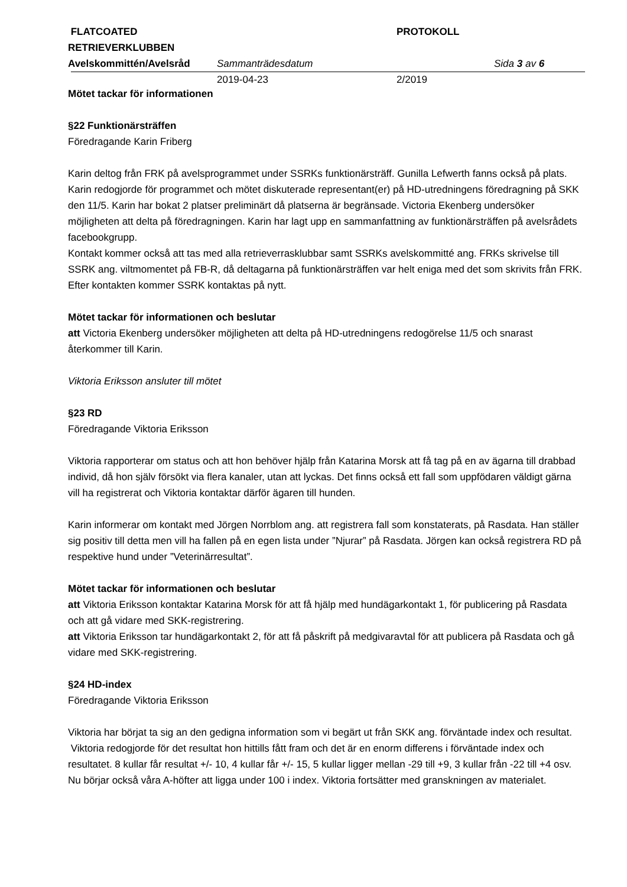FLATCOATED RETRIEVERKLUBBEN
PROTOKOLL
Avelskommittén/Avelsråd Sammanträdesdatum Sida 3 av 6
2019-04-23 2/2019
Mötet tackar för informationen
§22 Funktionärsträffen
Föredragande Karin Friberg
Karin deltog från FRK på avelsprogrammet under SSRKs funktionärsträff. Gunilla Lefwerth fanns också på plats. Karin redogjorde för programmet och mötet diskuterade representant(er) på HD-utredningens föredragning på SKK den 11/5. Karin har bokat 2 platser preliminärt då platserna är begränsade. Victoria Ekenberg undersöker möjligheten att delta på föredragningen. Karin har lagt upp en sammanfattning av funktionärsträffen på avelsrådets facebookgrupp.
Kontakt kommer också att tas med alla retrieverrasklubbar samt SSRKs avelskommitté ang. FRKs skrivelse till SSRK ang. viltmomentet på FB-R, då deltagarna på funktionärsträffen var helt eniga med det som skrivits från FRK. Efter kontakten kommer SSRK kontaktas på nytt.
Mötet tackar för informationen och beslutar
att Victoria Ekenberg undersöker möjligheten att delta på HD-utredningens redogörelse 11/5 och snarast återkommer till Karin.
Viktoria Eriksson ansluter till mötet
§23 RD
Föredragande Viktoria Eriksson
Viktoria rapporterar om status och att hon behöver hjälp från Katarina Morsk att få tag på en av ägarna till drabbad individ, då hon själv försökt via flera kanaler, utan att lyckas. Det finns också ett fall som uppfödaren väldigt gärna vill ha registrerat och Viktoria kontaktar därför ägaren till hunden.
Karin informerar om kontakt med Jörgen Norrblom ang. att registrera fall som konstaterats, på Rasdata. Han ställer sig positiv till detta men vill ha fallen på en egen lista under ”Njurar” på Rasdata. Jörgen kan också registrera RD på respektive hund under ”Veterinärresultat”.
Mötet tackar för informationen och beslutar
att Viktoria Eriksson kontaktar Katarina Morsk för att få hjälp med hundägarkontakt 1, för publicering på Rasdata och att gå vidare med SKK-registrering.
att Viktoria Eriksson tar hundägarkontakt 2, för att få påskrift på medgivaravtal för att publicera på Rasdata och gå vidare med SKK-registrering.
§24 HD-index
Föredragande Viktoria Eriksson
Viktoria har börjat ta sig an den gedigna information som vi begärt ut från SKK ang. förväntade index och resultat. Viktoria redogjorde för det resultat hon hittills fått fram och det är en enorm differens i förväntade index och resultatet. 8 kullar får resultat +/- 10, 4 kullar får +/- 15, 5 kullar ligger mellan -29 till +9, 3 kullar från -22 till +4 osv. Nu börjar också våra A-höfter att ligga under 100 i index. Viktoria fortsätter med granskningen av materialet.